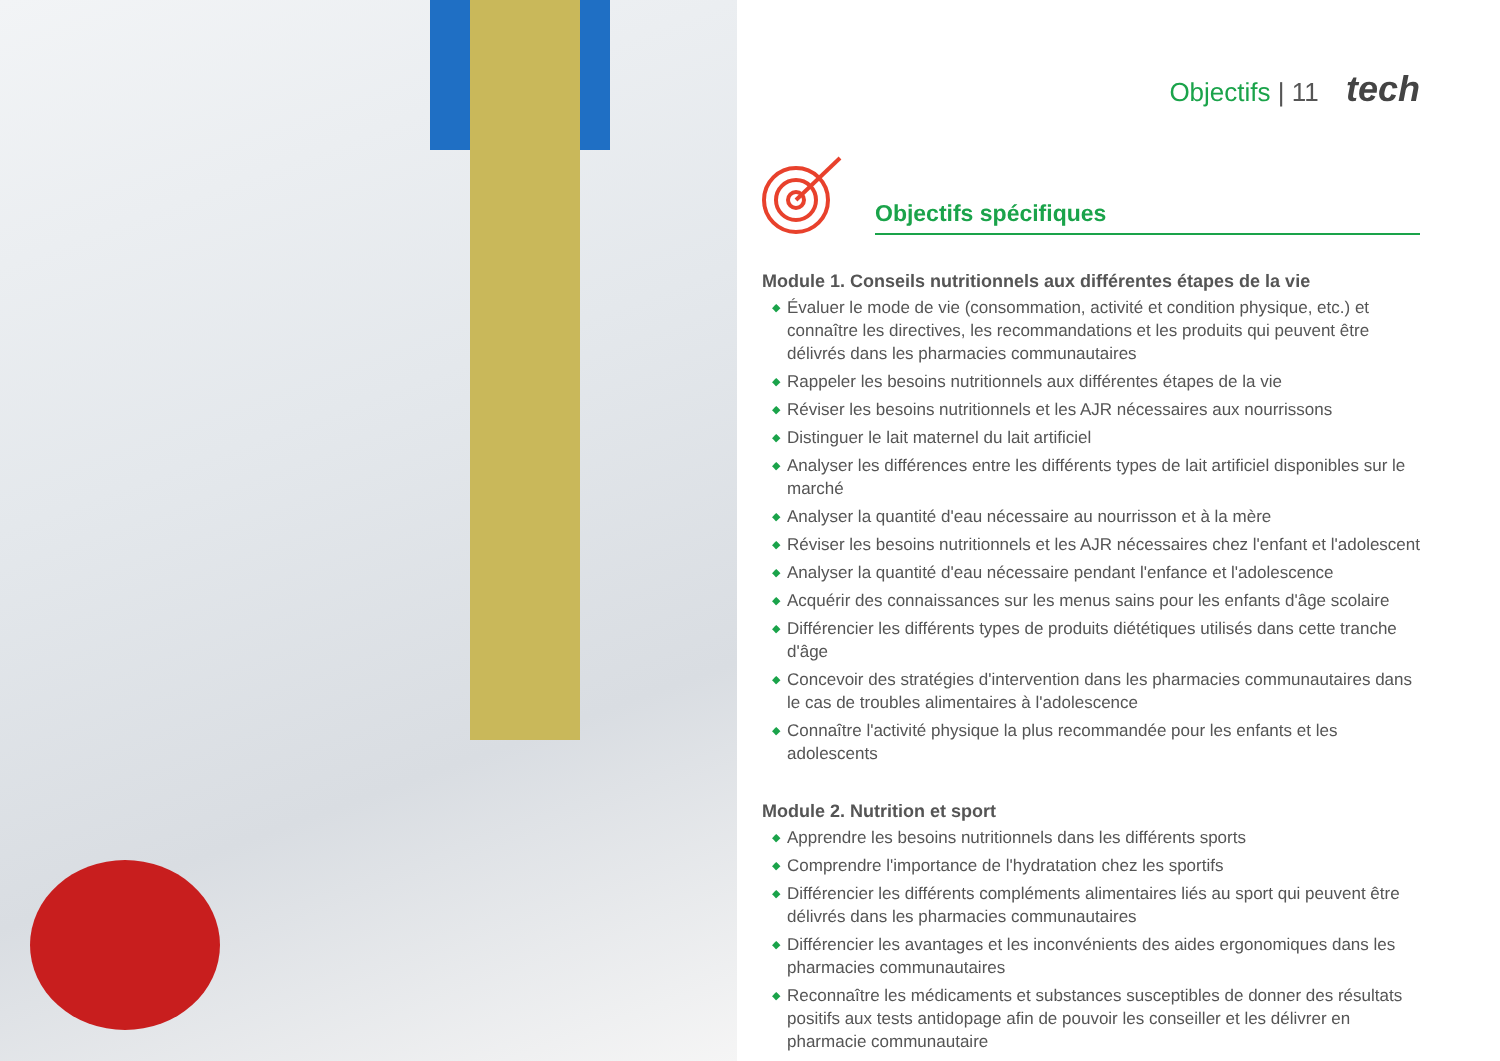Objectifs | 11 tech
Objectifs spécifiques
Module 1. Conseils nutritionnels aux différentes étapes de la vie
◆ Évaluer le mode de vie (consommation, activité et condition physique, etc.) et connaître les directives, les recommandations et les produits qui peuvent être délivrés dans les pharmacies communautaires
◆ Rappeler les besoins nutritionnels aux différentes étapes de la vie
◆ Réviser les besoins nutritionnels et les AJR nécessaires aux nourrissons
◆ Distinguer le lait maternel du lait artificiel
◆ Analyser les différences entre les différents types de lait artificiel disponibles sur le marché
◆ Analyser la quantité d'eau nécessaire au nourrisson et à la mère
◆ Réviser les besoins nutritionnels et les AJR nécessaires chez l'enfant et l'adolescent
◆ Analyser la quantité d'eau nécessaire pendant l'enfance et l'adolescence
◆ Acquérir des connaissances sur les menus sains pour les enfants d'âge scolaire
◆ Différencier les différents types de produits diététiques utilisés dans cette tranche d'âge
◆ Concevoir des stratégies d'intervention dans les pharmacies communautaires dans le cas de troubles alimentaires à l'adolescence
◆ Connaître l'activité physique la plus recommandée pour les enfants et les adolescents
Module 2. Nutrition et sport
◆ Apprendre les besoins nutritionnels dans les différents sports
◆ Comprendre l'importance de l'hydratation chez les sportifs
◆ Différencier les différents compléments alimentaires liés au sport qui peuvent être délivrés dans les pharmacies communautaires
◆ Différencier les avantages et les inconvénients des aides ergonomiques dans les pharmacies communautaires
◆ Reconnaître les médicaments et substances susceptibles de donner des résultats positifs aux tests antidopage afin de pouvoir les conseiller et les délivrer en pharmacie communautaire